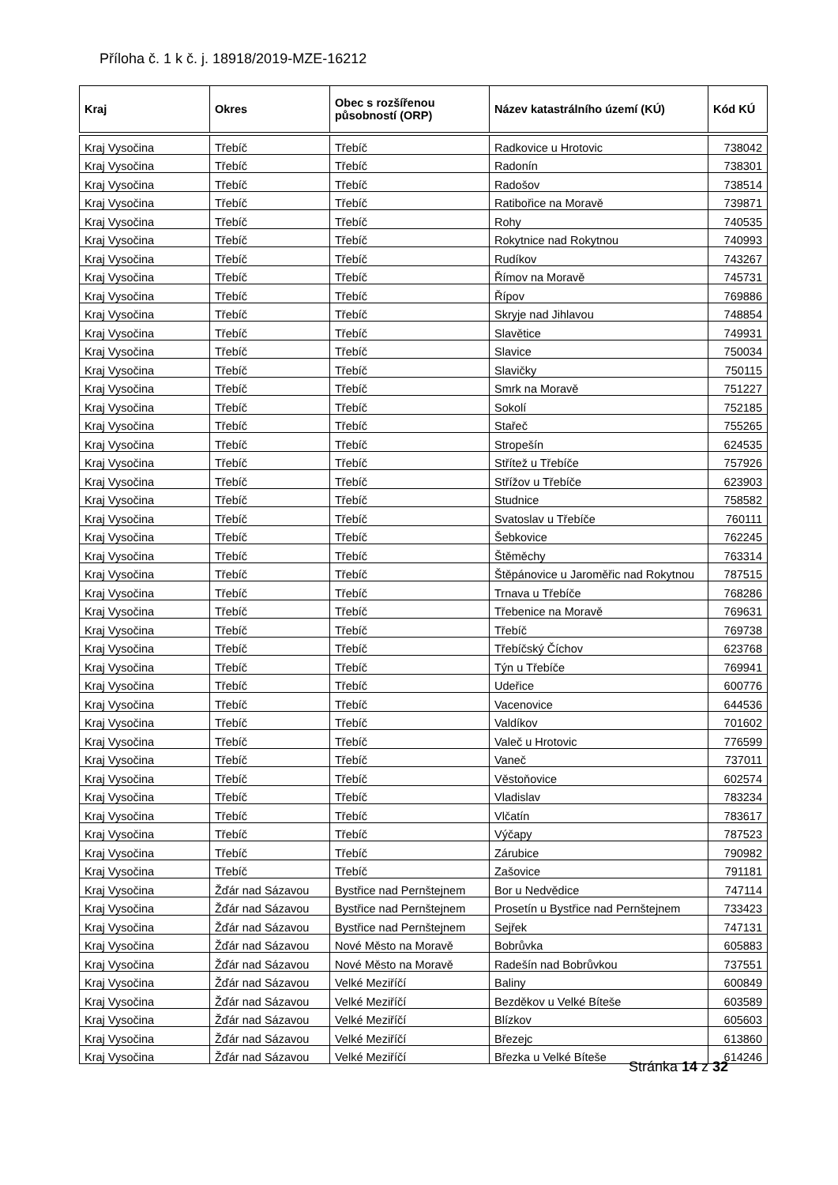Příloha č. 1 k č. j. 18918/2019-MZE-16212
| Kraj | Okres | Obec s rozšířenou působností (ORP) | Název katastrálního území (KÚ) | Kód KÚ |
| --- | --- | --- | --- | --- |
| Kraj Vysočina | Třebíč | Třebíč | Radkovice u Hrotovic | 738042 |
| Kraj Vysočina | Třebíč | Třebíč | Radonín | 738301 |
| Kraj Vysočina | Třebíč | Třebíč | Radošov | 738514 |
| Kraj Vysočina | Třebíč | Třebíč | Ratibořice na Moravě | 739871 |
| Kraj Vysočina | Třebíč | Třebíč | Rohy | 740535 |
| Kraj Vysočina | Třebíč | Třebíč | Rokytnice nad Rokytnou | 740993 |
| Kraj Vysočina | Třebíč | Třebíč | Rudíkov | 743267 |
| Kraj Vysočina | Třebíč | Třebíč | Římov na Moravě | 745731 |
| Kraj Vysočina | Třebíč | Třebíč | Řípov | 769886 |
| Kraj Vysočina | Třebíč | Třebíč | Skryje nad Jihlavou | 748854 |
| Kraj Vysočina | Třebíč | Třebíč | Slavětice | 749931 |
| Kraj Vysočina | Třebíč | Třebíč | Slavice | 750034 |
| Kraj Vysočina | Třebíč | Třebíč | Slavičky | 750115 |
| Kraj Vysočina | Třebíč | Třebíč | Smrk na Moravě | 751227 |
| Kraj Vysočina | Třebíč | Třebíč | Sokolí | 752185 |
| Kraj Vysočina | Třebíč | Třebíč | Stařeč | 755265 |
| Kraj Vysočina | Třebíč | Třebíč | Stropešín | 624535 |
| Kraj Vysočina | Třebíč | Třebíč | Střítež u Třebíče | 757926 |
| Kraj Vysočina | Třebíč | Třebíč | Střížov u Třebíče | 623903 |
| Kraj Vysočina | Třebíč | Třebíč | Studnice | 758582 |
| Kraj Vysočina | Třebíč | Třebíč | Svatoslav u Třebíče | 760111 |
| Kraj Vysočina | Třebíč | Třebíč | Šebkovice | 762245 |
| Kraj Vysočina | Třebíč | Třebíč | Štěměchy | 763314 |
| Kraj Vysočina | Třebíč | Třebíč | Štěpánovice u Jaroměřic nad Rokytnou | 787515 |
| Kraj Vysočina | Třebíč | Třebíč | Trnava u Třebíče | 768286 |
| Kraj Vysočina | Třebíč | Třebíč | Třebenice na Moravě | 769631 |
| Kraj Vysočina | Třebíč | Třebíč | Třebíč | 769738 |
| Kraj Vysočina | Třebíč | Třebíč | Třebíčský Číchov | 623768 |
| Kraj Vysočina | Třebíč | Třebíč | Týn u Třebíče | 769941 |
| Kraj Vysočina | Třebíč | Třebíč | Udeřice | 600776 |
| Kraj Vysočina | Třebíč | Třebíč | Vacenovice | 644536 |
| Kraj Vysočina | Třebíč | Třebíč | Valdíkov | 701602 |
| Kraj Vysočina | Třebíč | Třebíč | Valeč u Hrotovic | 776599 |
| Kraj Vysočina | Třebíč | Třebíč | Vaneč | 737011 |
| Kraj Vysočina | Třebíč | Třebíč | Věstoňovice | 602574 |
| Kraj Vysočina | Třebíč | Třebíč | Vladislav | 783234 |
| Kraj Vysočina | Třebíč | Třebíč | Vlčatín | 783617 |
| Kraj Vysočina | Třebíč | Třebíč | Výčapy | 787523 |
| Kraj Vysočina | Třebíč | Třebíč | Zárubice | 790982 |
| Kraj Vysočina | Třebíč | Třebíč | Zašovice | 791181 |
| Kraj Vysočina | Žďár nad Sázavou | Bystřice nad Pernštejnem | Bor u Nedvědice | 747114 |
| Kraj Vysočina | Žďár nad Sázavou | Bystřice nad Pernštejnem | Prosetín u Bystřice nad Pernštejnem | 733423 |
| Kraj Vysočina | Žďár nad Sázavou | Bystřice nad Pernštejnem | Sejřek | 747131 |
| Kraj Vysočina | Žďár nad Sázavou | Nové Město na Moravě | Bobrůvka | 605883 |
| Kraj Vysočina | Žďár nad Sázavou | Nové Město na Moravě | Radešín nad Bobrůvkou | 737551 |
| Kraj Vysočina | Žďár nad Sázavou | Velké Meziříčí | Baliny | 600849 |
| Kraj Vysočina | Žďár nad Sázavou | Velké Meziříčí | Bezděkov u Velké Bíteše | 603589 |
| Kraj Vysočina | Žďár nad Sázavou | Velké Meziříčí | Blízkov | 605603 |
| Kraj Vysočina | Žďár nad Sázavou | Velké Meziříčí | Březejc | 613860 |
| Kraj Vysočina | Žďár nad Sázavou | Velké Meziříčí | Březka u Velké Bíteše | 614246 |
Stránka 14 z 32